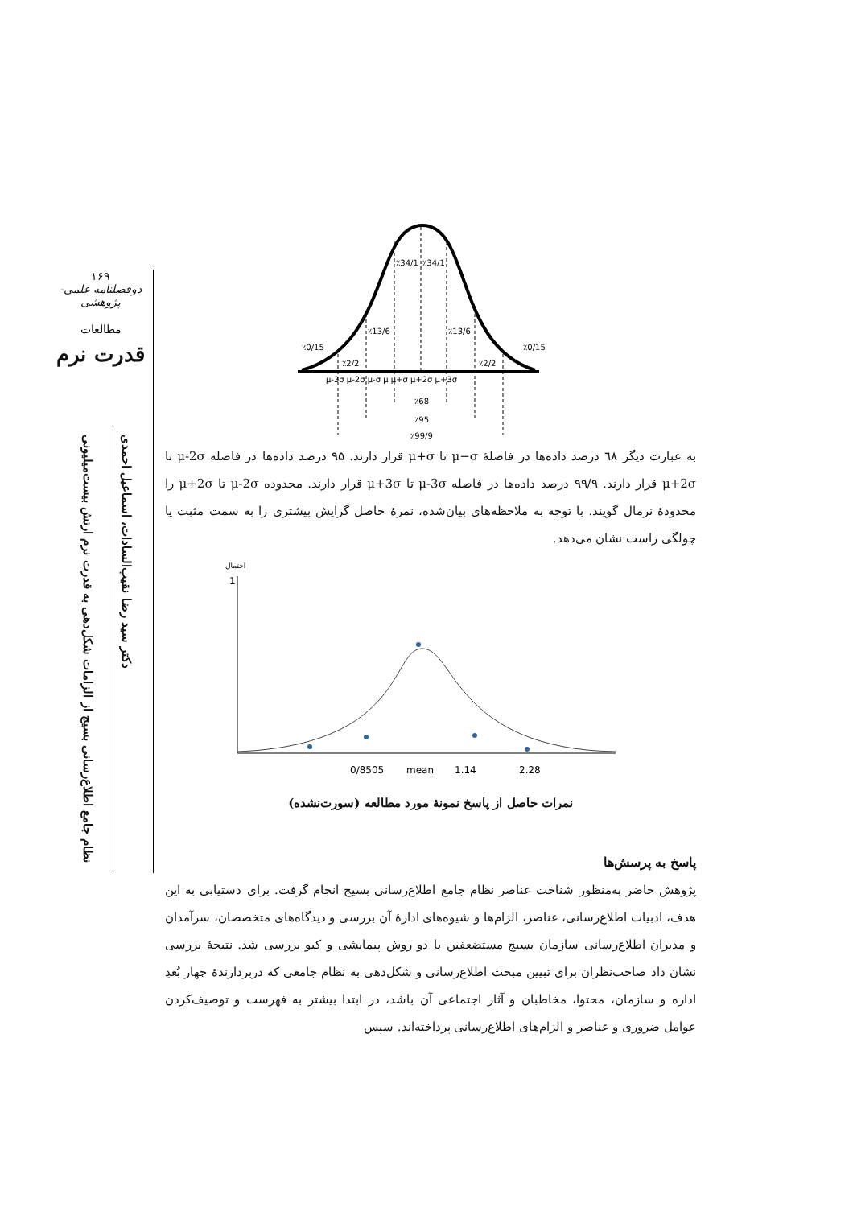۱۶۹
دوفصلنامه علمی-پژوهشی
مطالعات
قدرت نرم
نظام جامع اطلاع‌رسانی بسیج از الزامات شکل‌دهی به قدرت نرم ارتش بیست‌میلیونی
دکتر سید رضا نقیب‌السادات، اسماعیل احمدی
٪34/1
٪34/1
٪13/6
٪13/6
٪0/15
٪0/15
٪2/2
٪2/2
μ-3σ μ-2σ μ-σ μ μ+σ μ+2σ μ+3σ
٪68
٪95
٪99/9
به عبارت دیگر ٦٨ درصد داده‌ها در فاصلهٔ μ−σ تا μ+σ قرار دارند. ۹۵ درصد داده‌ها در فاصله μ-2σ تا μ+2σ قرار دارند. ۹۹/۹ درصد داده‌ها در فاصله μ-3σ تا μ+3σ قرار دارند. محدوده μ-2σ تا μ+2σ را محدودهٔ نرمال گویند. با توجه به ملاحظه‌های بیان‌شده، نمرهٔ حاصل گرایش بیشتری را به سمت مثبت یا چولگی راست نشان می‌دهد.
احتمال
1
0/8505
mean
1.14
2.28
نمرات حاصل از پاسخ نمونهٔ مورد مطالعه (سورت‌نشده)
پاسخ به پرسش‌ها
پژوهش حاضر به‌منظور شناخت عناصر نظام جامع اطلاع‌رسانی بسیج انجام گرفت. برای دستیابی به این هدف، ادبیات اطلاع‌رسانی، عناصر، الزام‌ها و شیوه‌های ادارهٔ آن بررسی و دیدگاه‌های متخصصان، سرآمدان و مدیران اطلاع‌رسانی سازمان بسیج مستضعفین با دو روش پیمایشی و کیو بررسی شد. نتیجهٔ بررسی نشان داد صاحب‌نظران برای تبیین مبحث اطلاع‌رسانی و شکل‌دهی به نظام جامعی که دربردارندهٔ چهار بُعدِ اداره و سازمان، محتوا، مخاطبان و آثار اجتماعی آن باشد، در ابتدا بیشتر به فهرست و توصیف‌کردن عوامل ضروری و عناصر و الزام‌های اطلاع‌رسانی پرداخته‌اند. سپس